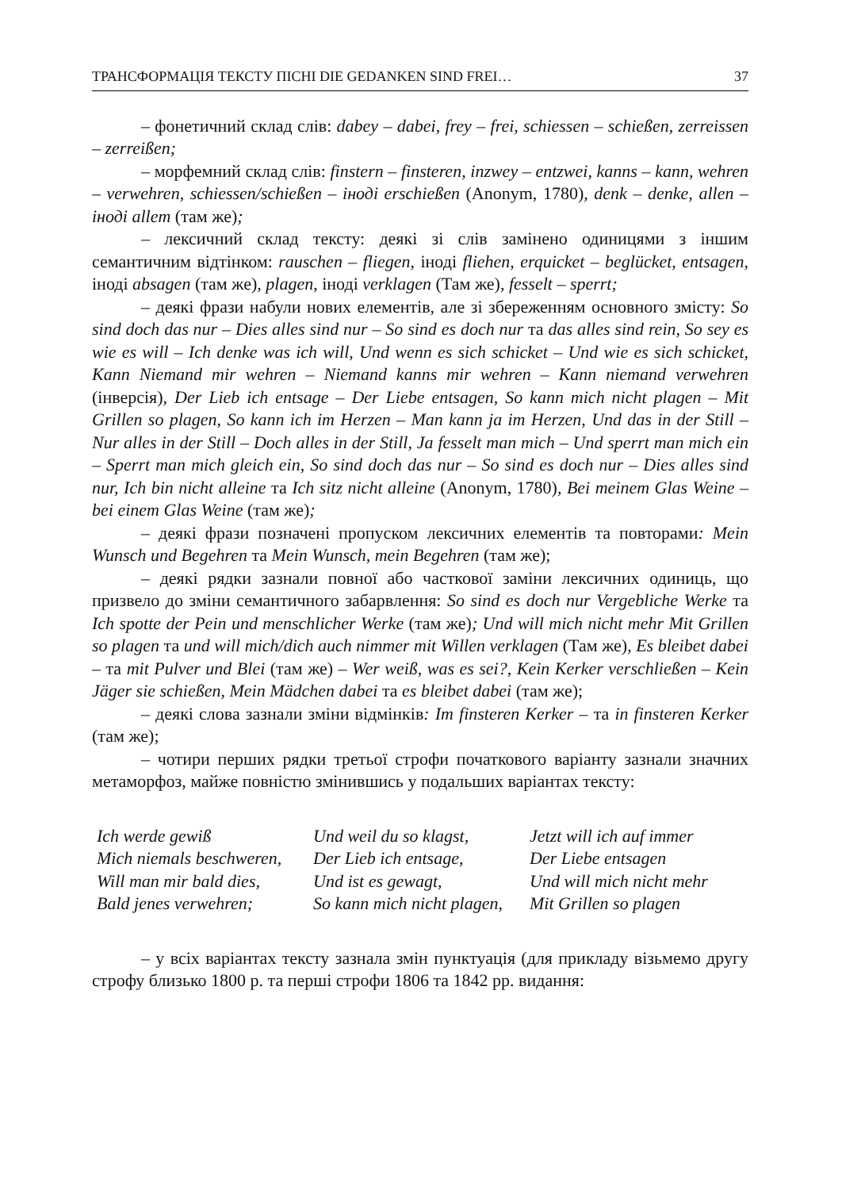ТРАНСФОРМАЦІЯ ТЕКСТУ ПІСНІ DIE GEDANKEN SIND FREI… 37
– фонетичний склад слів: dabey – dabei, frey – frei, schiessen – schießen, zerreissen – zerreißen;
– морфемний склад слів: finstern – finsteren, inzwey – entzwei, kanns – kann, wehren – verwehren, schiessen/schießen – іноді erschießen (Anonym, 1780), denk – denke, allen – іноді allem (там же);
– лексичний склад тексту: деякі зі слів замінено одиницями з іншим семантичним відтінком: rauschen – fliegen, іноді fliehen, erquicket – beglücket, entsagen, іноді absagen (там же), plagen, іноді verklagen (Там же), fesselt – sperrt;
– деякі фрази набули нових елементів, але зі збереженням основного змісту: So sind doch das nur – Dies alles sind nur – So sind es doch nur та das alles sind rein, So sey es wie es will – Ich denke was ich will, Und wenn es sich schicket – Und wie es sich schicket, Kann Niemand mir wehren – Niemand kanns mir wehren – Kann niemand verwehren (інверсія), Der Lieb ich entsage – Der Liebe entsagen, So kann mich nicht plagen – Mit Grillen so plagen, So kann ich im Herzen – Man kann ja im Herzen, Und das in der Still – Nur alles in der Still – Doch alles in der Still, Ja fesselt man mich – Und sperrt man mich ein – Sperrt man mich gleich ein, So sind doch das nur – So sind es doch nur – Dies alles sind nur, Ich bin nicht alleine та Ich sitz nicht alleine (Anonym, 1780), Bei meinem Glas Weine – bei einem Glas Weine (там же);
– деякі фрази позначені пропуском лексичних елементів та повторами: Mein Wunsch und Begehren та Mein Wunsch, mein Begehren (там же);
– деякі рядки зазнали повної або часткової заміни лексичних одиниць, що призвело до зміни семантичного забарвлення: So sind es doch nur Vergebliche Werke та Ich spotte der Pein und menschlicher Werke (там же); Und will mich nicht mehr Mit Grillen so plagen та und will mich/dich auch nimmer mit Willen verklagen (Там же), Es bleibet dabei – та mit Pulver und Blei (там же) – Wer weiß, was es sei?, Kein Kerker verschließen – Kein Jäger sie schießen, Mein Mädchen dabei та es bleibet dabei (там же);
– деякі слова зазнали зміни відмінків: Im finsteren Kerker – та in finsteren Kerker (там же);
– чотири перших рядки третьої строфи початкового варіанту зазнали значних метаморфоз, майже повністю змінившись у подальших варіантах тексту:
Ich werde gewiß
Mich niemals beschweren,
Will man mir bald dies,
Bald jenes verwehren;
Und weil du so klagst,
Der Lieb ich entsage,
Und ist es gewagt,
So kann mich nicht plagen,
Jetzt will ich auf immer
Der Liebe entsagen
Und will mich nicht mehr
Mit Grillen so plagen
– у всіх варіантах тексту зазнала змін пунктуація (для прикладу візьмемо другу строфу близько 1800 р. та перші строфи 1806 та 1842 рр. видання: